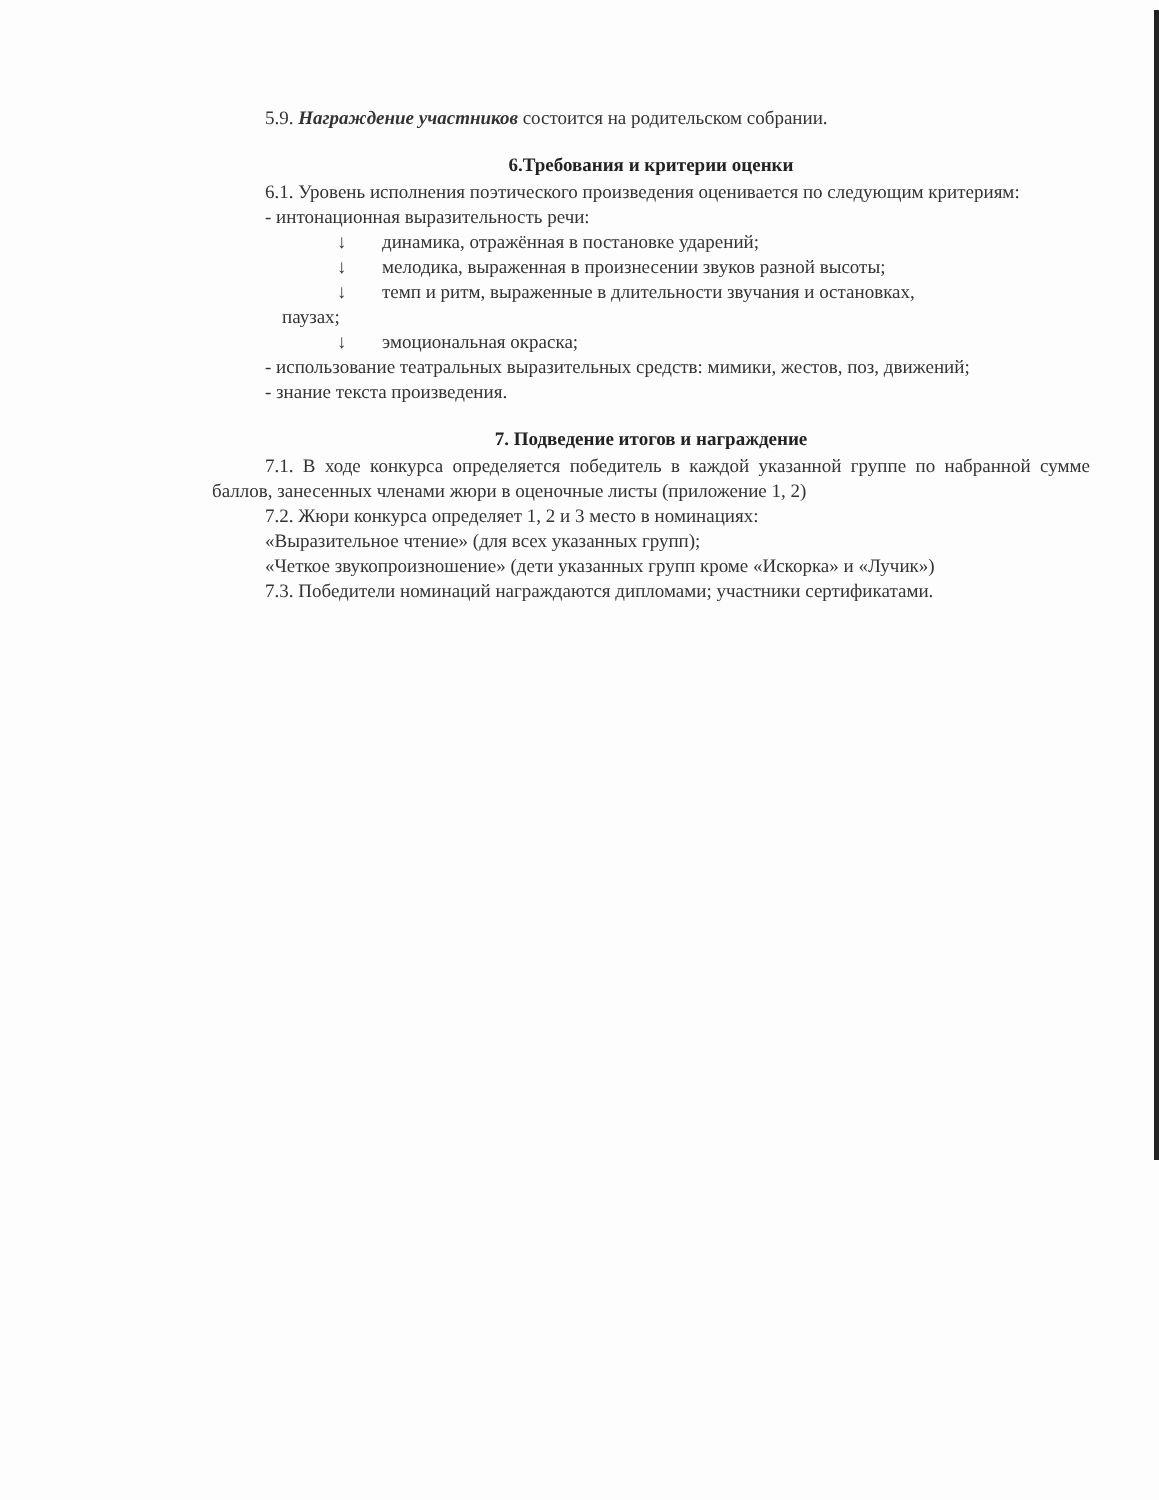5.9. Награждение участников состоится на родительском собрании.
6.Требования и критерии оценки
6.1. Уровень исполнения поэтического произведения оценивается по следующим критериям:
- интонационная выразительность речи:
↓ динамика, отражённая в постановке ударений;
↓ мелодика, выраженная в произнесении звуков разной высоты;
↓ темп и ритм, выраженные в длительности звучания и остановках,
паузах;
↓ эмоциональная окраска;
- использование театральных выразительных средств: мимики, жестов, поз, движений;
- знание текста произведения.
7. Подведение итогов и награждение
7.1. В ходе конкурса определяется победитель в каждой указанной группе по набранной сумме баллов, занесенных членами жюри в оценочные листы (приложение 1, 2)
7.2. Жюри конкурса определяет 1, 2 и 3 место в номинациях:
«Выразительное чтение» (для всех указанных групп);
«Четкое звукопроизношение» (дети указанных групп кроме «Искорка» и «Лучик»)
7.3. Победители номинаций награждаются дипломами; участники сертификатами.